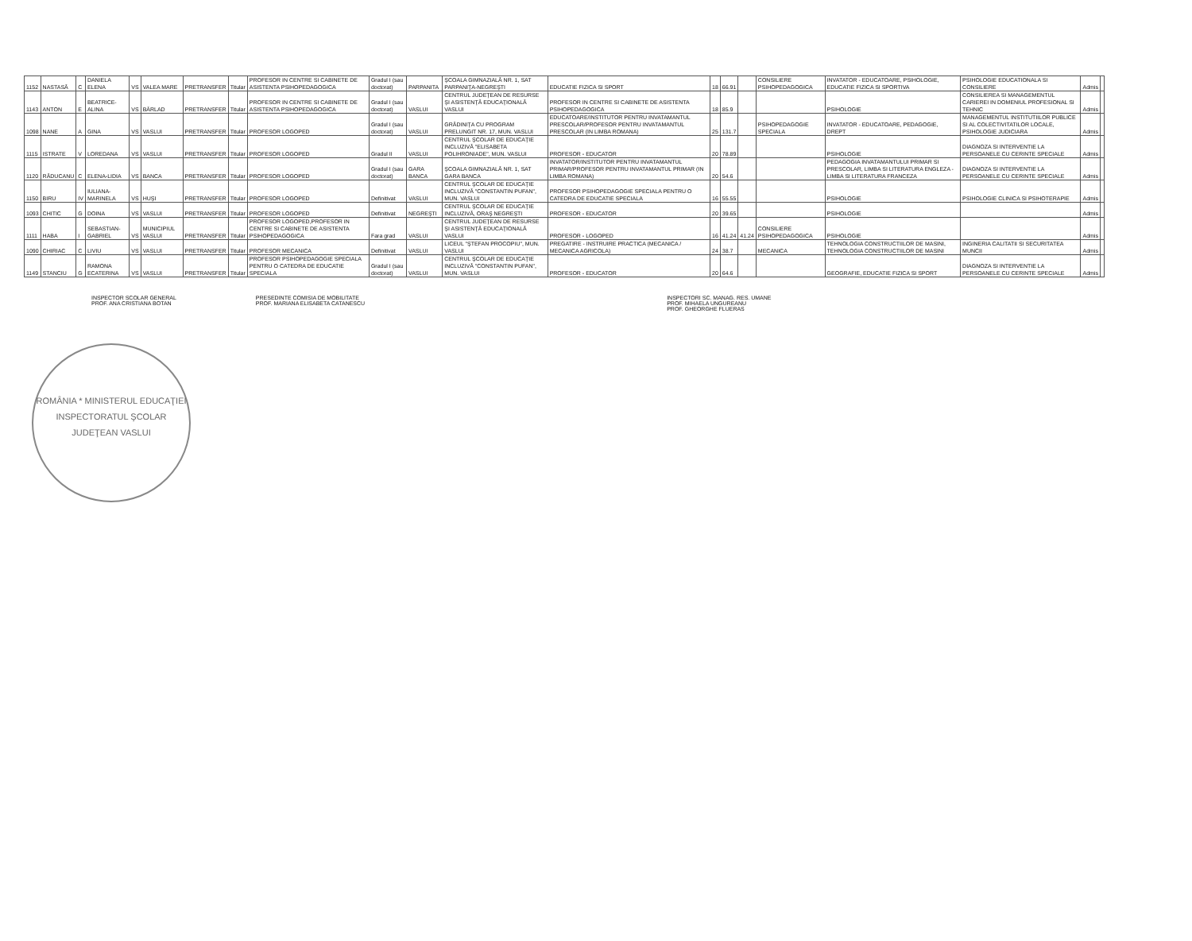| 1152 | NASTASĂ | C | DANIELA ELENA | VS | VALEA MARE | PRETRANSFER | Titular | PROFESOR IN CENTRE SI CABINETE DE ASISTENTA PSIHOPEDAGOGICA | Gradul I (sau doctorat) | PARPANITA | ŞCOALA GIMNAZIALĂ NR. 1, SAT PARPANIŢA-NEGREŞTI | EDUCATIE FIZICA SI SPORT | 18 | 66.91 | | CONSILIERE PSIHOPEDAGOGICA | INVATATOR - EDUCATOARE, PSIHOLOGIE, EDUCATIE FIZICA SI SPORTIVA | PSIHOLOGIE EDUCATIONALA SI CONSILIERE | Admis | |
| 1143 | ANTON | E | BEATRICE-ALINA | VS | BÂRLAD | PRETRANSFER | Titular | PROFESOR IN CENTRE SI CABINETE DE ASISTENTA PSIHOPEDAGOGICA | Gradul I (sau doctorat) | VASLUI | CENTRUL JUDEŢEAN DE RESURSE ŞI ASISTENŢĂ EDUCAŢIONALĂ VASLUI | PROFESOR IN CENTRE SI CABINETE DE ASISTENTA PSIHOPEDAGOGICA | 18 | 85.9 | | | PSIHOLOGIE | CONSILIEREA SI MANAGEMENTUL CARIEREI IN DOMENIUL PROFESIONAL SI TEHNIC | Admis | |
| 1098 | NANE | A | GINA | VS | VASLUI | PRETRANSFER | Titular | PROFESOR LOGOPED | Gradul I (sau doctorat) | VASLUI | GRĂDINIŢA CU PROGRAM PRELUNGIT NR. 17, MUN. VASLUI | EDUCATOARE/INSTITUTOR PENTRU INVATAMANTUL PRESCOLAR/PROFESOR PENTRU INVATAMANTUL PRESCOLAR (IN LIMBA ROMANA) | 25 | 131.7 | | PSIHOPEDAGOGIE SPECIALA | INVATATOR - EDUCATOARE, PEDAGOGIE, DREPT | MANAGEMENTUL INSTITUTIILOR PUBLICE SI AL COLECTIVITATILOR LOCALE, PSIHOLOGIE JUDICIARA | Admis | |
| 1115 | ISTRATE | V | LOREDANA | VS | VASLUI | PRETRANSFER | Titular | PROFESOR LOGOPED | Gradul II | VASLUI | CENTRUL ŞCOLAR DE EDUCAŢIE INCLUZIVĂ "ELISABETA POLIHRONIADE", MUN. VASLUI | PROFESOR - EDUCATOR | 20 | 78.89 | | | PSIHOLOGIE | DIAGNOZA SI INTERVENTIE LA PERSOANELE CU CERINTE SPECIALE | Admis | |
| 1120 | RĂDUCANU | C | ELENA-LIDIA | VS | BANCA | PRETRANSFER | Titular | PROFESOR LOGOPED | Gradul I (sau doctorat) | GARA BANCA | ŞCOALA GIMNAZIALĂ NR. 1, SAT GARA BANCA | INVATATOR/INSTITUTOR PENTRU INVATAMANTUL PRIMAR/PROFESOR PENTRU INVATAMANTUL PRIMAR (IN LIMBA ROMANA) | 20 | 54.6 | | | PEDAGOGIA INVATAMANTULUI PRIMAR SI PRESCOLAR, LIMBA SI LITERATURA ENGLEZA - LIMBA SI LITERATURA FRANCEZA | DIAGNOZA SI INTERVENTIE LA PERSOANELE CU CERINTE SPECIALE | Admis | |
| 1150 | BIRU | IV | IULIANA-MARINELA | VS | HUŞI | PRETRANSFER | Titular | PROFESOR LOGOPED | Definitivat | VASLUI | CENTRUL ŞCOLAR DE EDUCAŢIE INCLUZIVĂ "CONSTANTIN PUFAN", MUN. VASLUI | PROFESOR PSIHOPEDAGOGIE SPECIALA PENTRU O CATEDRA DE EDUCATIE SPECIALA | 16 | 55.55 | | | PSIHOLOGIE | PSIHOLOGIE CLINICA SI PSIHOTERAPIE | Admis | |
| 1093 | CHITIC | G | DOINA | VS | VASLUI | PRETRANSFER | Titular | PROFESOR LOGOPED | Definitivat | NEGREŞTI | CENTRUL ŞCOLAR DE EDUCAŢIE INCLUZIVĂ, ORAŞ NEGREŞTI | PROFESOR - EDUCATOR | 20 | 39.65 | | | PSIHOLOGIE | | Admis | |
| 1111 | HABA | I | SEBASTIAN-GABRIEL | VS | MUNICIPIUL VASLUI | PRETRANSFER | Titular | PROFESOR LOGOPED,PROFESOR IN CENTRE SI CABINETE DE ASISTENTA PSIHOPEDAGOGICA | Fara grad | VASLUI | CENTRUL JUDEŢEAN DE RESURSE ŞI ASISTENŢĂ EDUCAŢIONALĂ VASLUI | PROFESOR - LOGOPED | 16 | 41.24 | 41.24 | CONSILIERE PSIHOPEDAGOGICA | PSIHOLOGIE | | Admis | |
| 1090 | CHIRIAC | C | LIVIU | VS | VASLUI | PRETRANSFER | Titular | PROFESOR MECANICA | Definitivat | VASLUI | LICEUL "ŞTEFAN PROCOPIU", MUN. VASLUI | PREGATIRE - INSTRUIRE PRACTICA (MECANICA / MECANICA AGRICOLA) | 24 | 38.7 | | MECANICA | TEHNOLOGIA CONSTRUCTIILOR DE MASINI, TEHNOLOGIA CONSTRUCTIILOR DE MASINI | INGINERIA CALITATII SI SECURITATEA MUNCII | Admis | |
| 1149 | STANCIU | G | RAMONA ECATERINA | VS | VASLUI | PRETRANSFER | Titular | PROFESOR PSIHOPEDAGOGIE SPECIALA PENTRU O CATEDRA DE EDUCATIE SPECIALA | Gradul I (sau doctorat) | VASLUI | CENTRUL ŞCOLAR DE EDUCAŢIE INCLUZIVĂ "CONSTANTIN PUFAN", MUN. VASLUI | PROFESOR - EDUCATOR | 20 | 64.6 | | | GEOGRAFIE, EDUCATIE FIZICA SI SPORT | DIAGNOZA SI INTERVENTIE LA PERSOANELE CU CERINTE SPECIALE | Admis | |
INSPECTOR SCOLAR GENERAL
PROF. ANA CRISTIANA BOTAN
PRESEDINTE COMISIA DE MOBILITATE
PROF. MARIANA ELISABETA CATANESCU
INSPECTORI SC. MANAG. RES. UMANE
PROF. MIHAELA UNGUREANU
PROF. GHEORGHE FLUERAS
ROMÂNIA * MINISTERUL EDUCAŢIEI
INSPECTORATUL ŞCOLAR JUDEŢEAN VASLUI